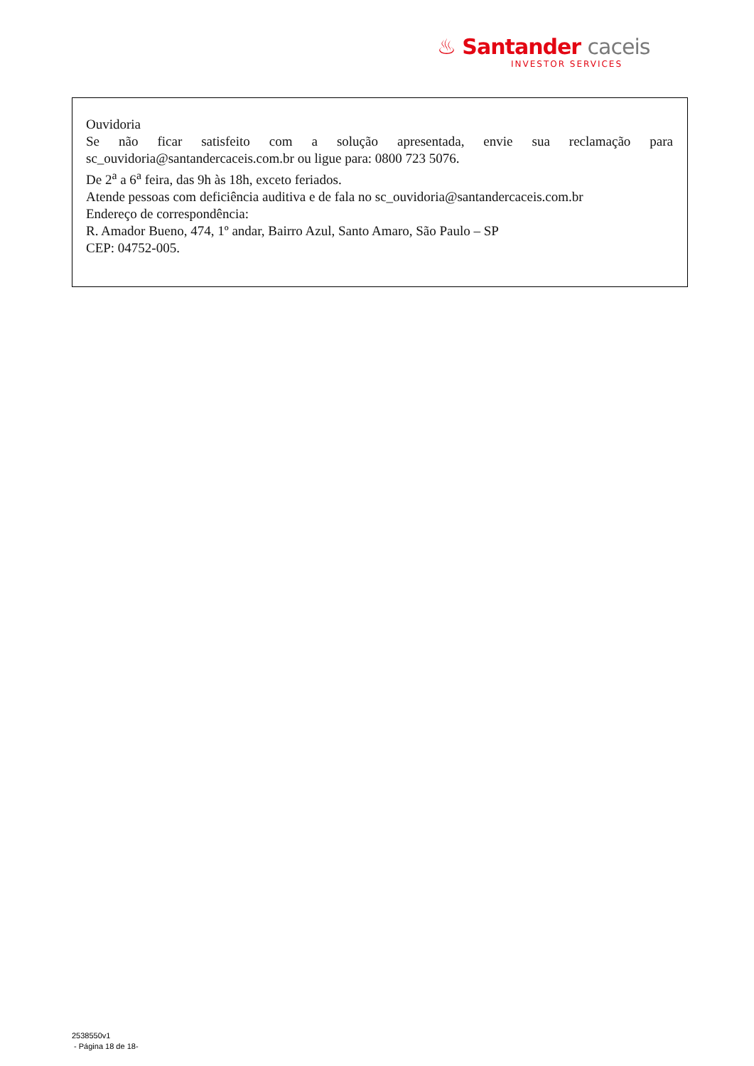♨ Santander caceis
INVESTOR SERVICES
Ouvidoria
Se não ficar satisfeito com a solução apresentada, envie sua reclamação para
sc_ouvidoria@santandercaceis.com.br ou ligue para: 0800 723 5076.
De 2<sup>a</sup> a 6<sup>a</sup> feira, das 9h às 18h, exceto feriados.
Atende pessoas com deficiência auditiva e de fala no sc_ouvidoria@santandercaceis.com.br
Endereço de correspondência:
R. Amador Bueno, 474, 1º andar, Bairro Azul, Santo Amaro, São Paulo – SP
CEP: 04752-005.
2538550v1
- Página 18 de 18-